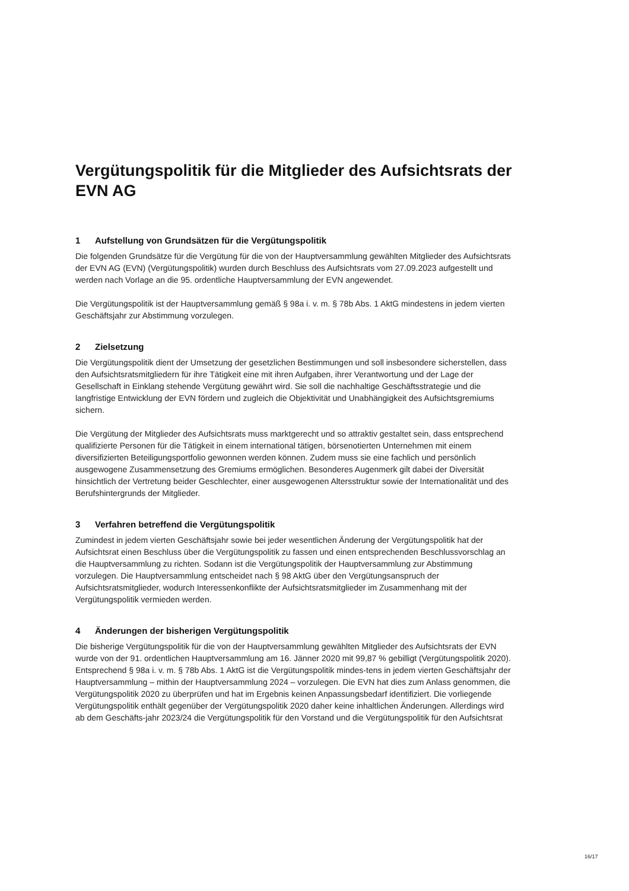Vergütungspolitik für die Mitglieder des Aufsichtsrats der EVN AG
1 Aufstellung von Grundsätzen für die Vergütungspolitik
Die folgenden Grundsätze für die Vergütung für die von der Hauptversammlung gewählten Mitglieder des Aufsichtsrats der EVN AG (EVN) (Vergütungspolitik) wurden durch Beschluss des Aufsichtsrats vom 27.09.2023 aufgestellt und werden nach Vorlage an die 95. ordentliche Hauptversammlung der EVN angewendet.
Die Vergütungspolitik ist der Hauptversammlung gemäß § 98a i. v. m. § 78b Abs. 1 AktG mindestens in jedem vierten Geschäftsjahr zur Abstimmung vorzulegen.
2 Zielsetzung
Die Vergütungspolitik dient der Umsetzung der gesetzlichen Bestimmungen und soll insbesondere sicherstellen, dass den Aufsichtsratsmitgliedern für ihre Tätigkeit eine mit ihren Aufgaben, ihrer Verantwortung und der Lage der Gesellschaft in Einklang stehende Vergütung gewährt wird. Sie soll die nachhaltige Geschäftsstrategie und die langfristige Entwicklung der EVN fördern und zugleich die Objektivität und Unabhängigkeit des Aufsichtsgremiums sichern.
Die Vergütung der Mitglieder des Aufsichtsrats muss marktgerecht und so attraktiv gestaltet sein, dass entsprechend qualifizierte Personen für die Tätigkeit in einem international tätigen, börsenotierten Unternehmen mit einem diversifizierten Beteiligungsportfolio gewonnen werden können. Zudem muss sie eine fachlich und persönlich ausgewogene Zusammensetzung des Gremiums ermöglichen. Besonderes Augenmerk gilt dabei der Diversität hinsichtlich der Vertretung beider Geschlechter, einer ausgewogenen Altersstruktur sowie der Internationalität und des Berufshintergrunds der Mitglieder.
3 Verfahren betreffend die Vergütungspolitik
Zumindest in jedem vierten Geschäftsjahr sowie bei jeder wesentlichen Änderung der Vergütungspolitik hat der Aufsichtsrat einen Beschluss über die Vergütungspolitik zu fassen und einen entsprechenden Beschlussvorschlag an die Hauptversammlung zu richten. Sodann ist die Vergütungspolitik der Hauptversammlung zur Abstimmung vorzulegen. Die Hauptversammlung entscheidet nach § 98 AktG über den Vergütungsanspruch der Aufsichtsratsmitglieder, wodurch Interessenkonflikte der Aufsichtsratsmitglieder im Zusammenhang mit der Vergütungspolitik vermieden werden.
4 Änderungen der bisherigen Vergütungspolitik
Die bisherige Vergütungspolitik für die von der Hauptversammlung gewählten Mitglieder des Aufsichtsrats der EVN wurde von der 91. ordentlichen Hauptversammlung am 16. Jänner 2020 mit 99,87 % gebilligt (Vergütungspolitik 2020). Entsprechend § 98a i. v. m. § 78b Abs. 1 AktG ist die Vergütungspolitik mindes-tens in jedem vierten Geschäftsjahr der Hauptversammlung – mithin der Hauptversammlung 2024 – vorzulegen. Die EVN hat dies zum Anlass genommen, die Vergütungspolitik 2020 zu überprüfen und hat im Ergebnis keinen Anpassungsbedarf identifiziert. Die vorliegende Vergütungspolitik enthält gegenüber der Vergütungspolitik 2020 daher keine inhaltlichen Änderungen. Allerdings wird ab dem Geschäfts-jahr 2023/24 die Vergütungspolitik für den Vorstand und die Vergütungspolitik für den Aufsichtsrat
16/17